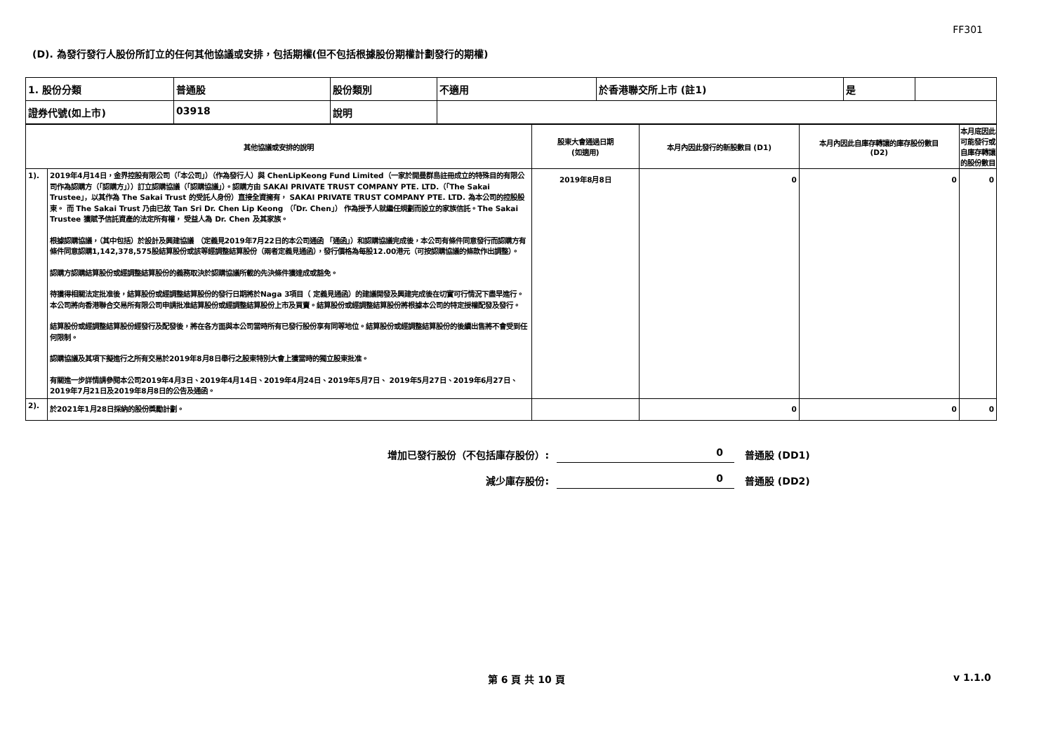FF301
(D). 為發行發行人股份所訂立的任何其他協議或安排，包括期權(但不包括根據股份期權計劃發行的期權)
| 1. 股份分類 | 普通股 | 股份類別 | 不適用 | 於香港聯交所上市 (註1) | 是 | |
| 證券代號(如上市) | 03918 | 說明 | | | | |
| 其他協議或安排的說明 | | 股東大會通過日期 (如適用) | 本月內因此發行的新股數目 (D1) | 本月內因此自庫存轉讓的庫存股份數目 (D2) | 本月底因此可能發行或自庫存轉讓的股份數目 |
| --- | --- | --- | --- | --- | --- |
| 1). | 2019年4月14日，金界控股有限公司（「本公司」）（作為發行人）與 ChenLipKeong Fund Limited（一家於開曼群島註冊成立的特殊目的有限公司作為認購方（「認購方」））訂立認購協議（「認購協議」）。認購方由 SAKAI PRIVATE TRUST COMPANY PTE. LTD.（「The Sakai Trustee」，以其作為 The Sakai Trust 的受託人身份）直接全資擁有， SAKAI PRIVATE TRUST COMPANY PTE. LTD. 為本公司的控股股東。 而 The Sakai Trust 乃由已故 Tan Sri Dr. Chen Lip Keong （「Dr. Chen」） 作為授予人就繼任規劃而設立的家族信託。The Sakai Trustee 獲賦予信託資產的法定所有權， 受益人為 Dr. Chen 及其家族。 根據認購協議，（其中包括）於設計及興建協議 （定義見2019年7月22日的本公司通函 「通函」）和認購協議完成後，本公司有條件同意發行而認購方有條件同意認購1,142,378,575股結算股份或該等經調整結算股份（兩者定義見通函），發行價格為每股12.00港元（可按認購協議的條款作出調整）。 認購方認購結算股份或經調整結算股份的義務取決於認購協議所載的先決條件獲達成或豁免。 待獲得相關法定批准後，結算股份或經調整結算股份的發行日期將於Naga 3項目（ 定義見通函）的建議開發及興建完成後在切實可行情況下盡早進行。本公司將向香港聯合交易所有限公司申請批准結算股份或經調整結算股份上市及買賣。結算股份或經調整結算股份將根據本公司的特定授權配發及發行。 結算股份或經調整結算股份經發行及配發後，將在各方面與本公司當時所有已發行股份享有同等地位。結算股份或經調整結算股份的後續出售將不會受到任何限制。 認購協議及其項下擬進行之所有交易於2019年8月8日舉行之股東特別大會上獲當時的獨立股東批准。 有關進一步詳情請參閱本公司2019年4月3日、2019年4月14日、2019年4月24日、2019年5月7日、 2019年5月27日、2019年6月27日、2019年7月21日及2019年8月8日的公告及通函。 | 2019年8月8日 | 0 | 0 | 0 |
| 2). | 於2021年1月28日採納的股份獎勵計劃。 | | 0 | 0 | 0 |
增加已發行股份（不包括庫存股份）: 0 普通股 (DD1)
減少庫存股份: 0 普通股 (DD2)
第 6 頁 共 10 頁 v 1.1.0